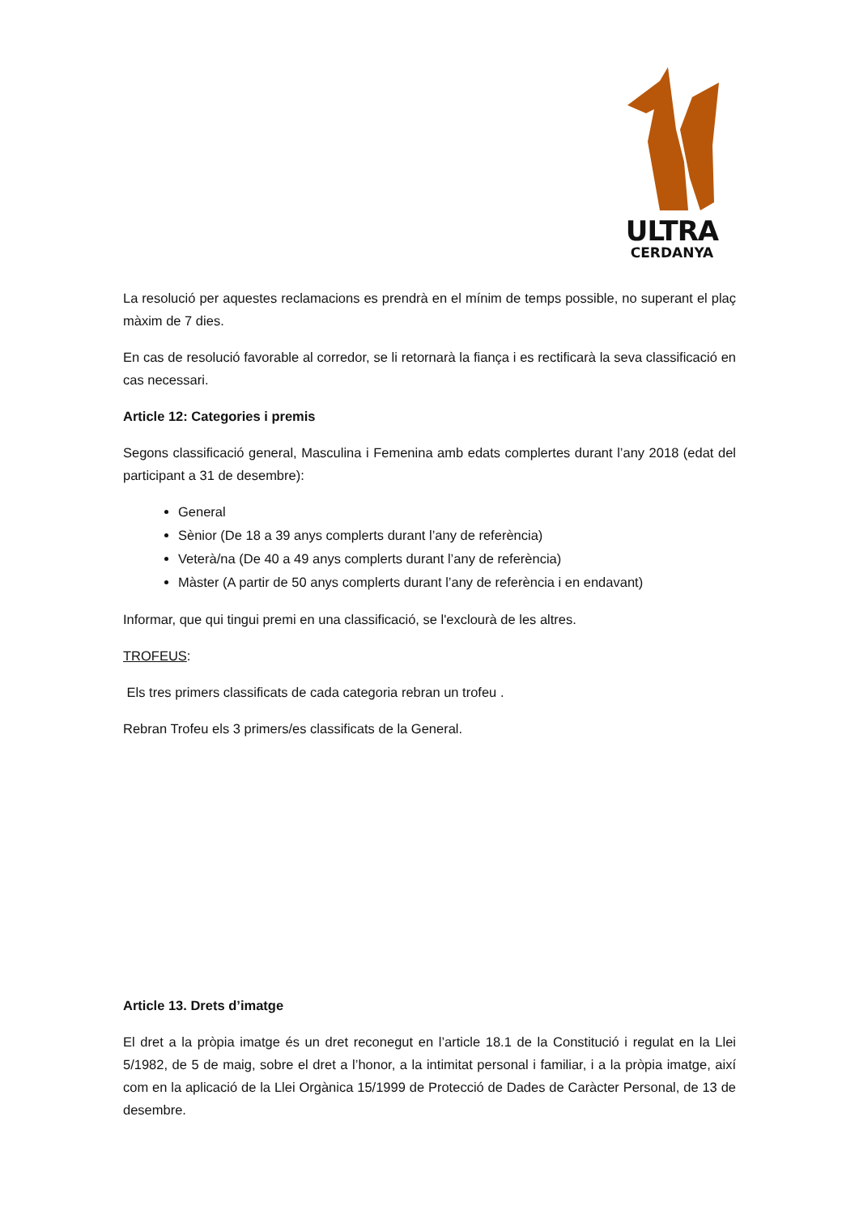ULTRA
CERDANYA
La resolució per aquestes reclamacions es prendrà en el mínim de temps possible, no superant el plaç màxim de 7 dies.
En cas de resolució favorable al corredor, se li retornarà la fiança i es rectificarà la seva classificació en cas necessari.
Article 12: Categories i premis
Segons classificació general, Masculina i Femenina amb edats complertes durant l’any 2018 (edat del participant a 31 de desembre):
General
Sènior (De 18 a 39 anys complerts durant l’any de referència)
Veterà/na (De 40 a 49 anys complerts durant l’any de referència)
Màster (A partir de 50 anys complerts durant l’any de referència i en endavant)
Informar, que qui tingui premi en una classificació, se l'exclourà de les altres.
TROFEUS:
Els tres primers classificats de cada categoria rebran un trofeu .
Rebran Trofeu els 3 primers/es classificats de la General.
Article 13. Drets d’imatge
El dret a la pròpia imatge és un dret reconegut en l’article 18.1 de la Constitució i regulat en la Llei 5/1982, de 5 de maig, sobre el dret a l’honor, a la intimitat personal i familiar, i a la pròpia imatge, així com en la aplicació de la Llei Orgànica 15/1999 de Protecció de Dades de Caràcter Personal, de 13 de desembre.